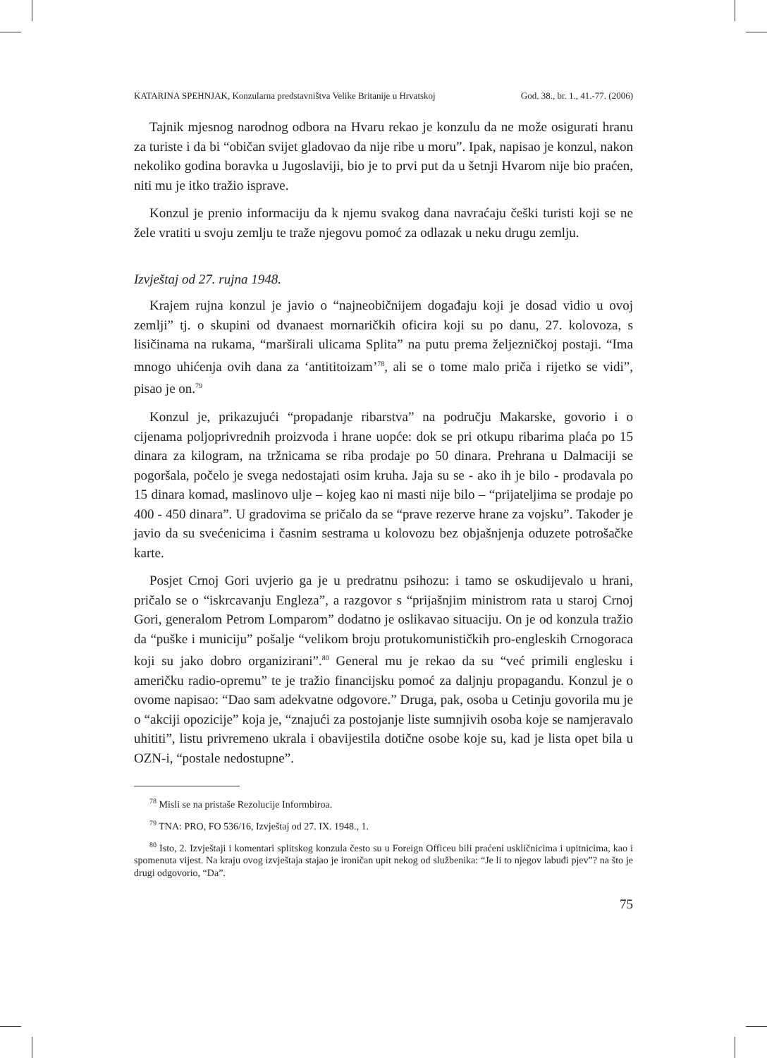KATARINA SPEHNJAK, Konzularna predstavništva Velike Britanije u Hrvatskoj God. 38., br. 1., 41.-77. (2006)
Tajnik mjesnog narodnog odbora na Hvaru rekao je konzulu da ne može osigurati hranu za turiste i da bi “običan svijet gladovao da nije ribe u moru”. Ipak, napisao je konzul, nakon nekoliko godina boravka u Jugoslaviji, bio je to prvi put da u šetnji Hvarom nije bio praćen, niti mu je itko tražio isprave.
Konzul je prenio informaciju da k njemu svakog dana navraćaju češki turisti koji se ne žele vratiti u svoju zemlju te traže njegovu pomoć za odlazak u neku drugu zemlju.
Izvještaj od 27. rujna 1948.
Krajem rujna konzul je javio o “najneobičnijem događaju koji je dosad vidio u ovoj zemlji” tj. o skupini od dvanaest mornaričkih oficira koji su po danu, 27. kolovoza, s lisičinama na rukama, “marširali ulicama Splita” na putu prema željezničkoj postaji. “Ima mnogo uhićenja ovih dana za ‘antititoizam’<sup>78</sup>, ali se o tome malo priča i rijetko se vidi”, pisao je on.<sup>79</sup>
Konzul je, prikazujući “propadanje ribarstva” na području Makarske, govorio i o cijenama poljoprivrednih proizvoda i hrane uopće: dok se pri otkupu ribarima plaća po 15 dinara za kilogram, na tržnicama se riba prodaje po 50 dinara. Prehrana u Dalmaciji se pogoršala, počelo je svega nedostajati osim kruha. Jaja su se - ako ih je bilo - prodavala po 15 dinara komad, maslinovo ulje – kojeg kao ni masti nije bilo – “prijateljima se prodaje po 400 - 450 dinara”. U gradovima se pričalo da se “prave rezerve hrane za vojsku”. Također je javio da su svećenicima i časnim sestrama u kolovozu bez objašnjenja oduzete potrošačke karte.
Posjet Crnoj Gori uvjerio ga je u predratnu psihozu: i tamo se oskudijevalo u hrani, pričalo se o “iskrcavanju Engleza”, a razgovor s “prijašnjim ministrom rata u staroj Crnoj Gori, generalom Petrom Lomparom” dodatno je oslikavao situaciju. On je od konzula tražio da “puške i municiju” pošalje “velikom broju protukomunističkih pro-engleskih Crnogoraca koji su jako dobro organizirani”.<sup>80</sup> General mu je rekao da su “već primili englesku i američku radio-opremu” te je tražio financijsku pomoć za daljnju propagandu. Konzul je o ovome napisao: “Dao sam adekvatne odgovore.” Druga, pak, osoba u Cetinju govorila mu je o “akciji opozicije” koja je, “znajući za postojanje liste sumnjivih osoba koje se namjeravalo uhititi”, listu privremeno ukrala i obavijestila dotične osobe koje su, kad je lista opet bila u OZN-i, “postale nedostupne”.
<sup>78</sup> Misli se na pristaše Rezolucije Informbiroa.
<sup>79</sup> TNA: PRO, FO 536/16, Izvještaj od 27. IX. 1948., 1.
<sup>80</sup> Isto, 2. Izvještaji i komentari splitskog konzula često su u Foreign Officeu bili praćeni uskličnicima i upitnicima, kao i spomenuta vijest. Na kraju ovog izvještaja stajao je ironičan upit nekog od službenika: “Je li to njegov labuđi pjev”? na što je drugi odgovorio, “Da”.
75